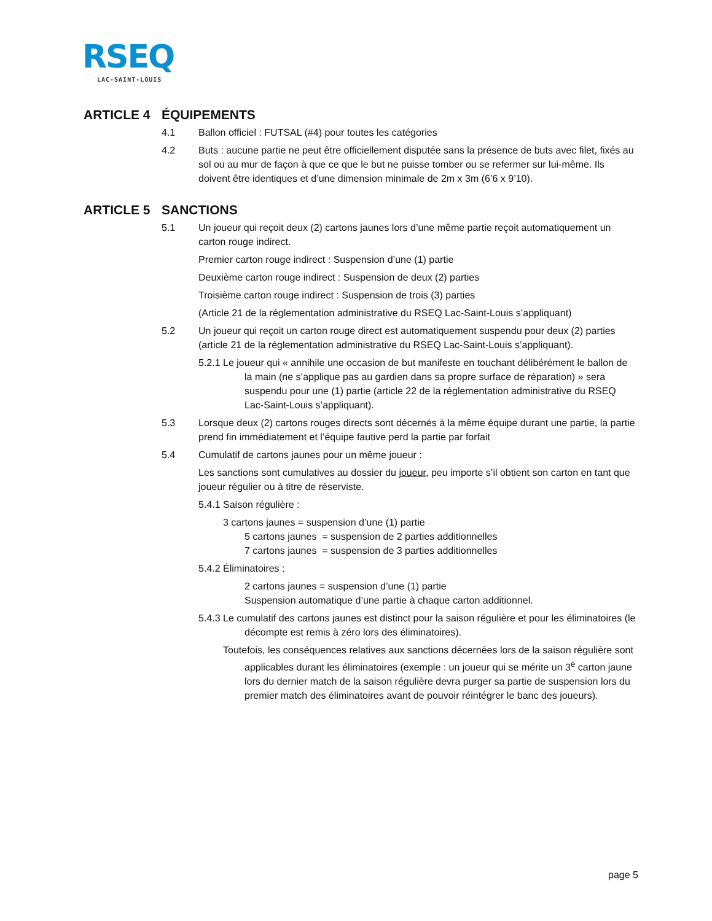RSEQ
LAC-SAINT-LOUIS
ARTICLE 4 ÉQUIPEMENTS
4.1 Ballon officiel : FUTSAL (#4) pour toutes les catégories
4.2 Buts : aucune partie ne peut être officiellement disputée sans la présence de buts avec filet, fixés au sol ou au mur de façon à que ce que le but ne puisse tomber ou se refermer sur lui-même. Ils doivent être identiques et d’une dimension minimale de 2m x 3m (6’6 x 9’10).
ARTICLE 5 SANCTIONS
5.1 Un joueur qui reçoit deux (2) cartons jaunes lors d’une même partie reçoit automatiquement un carton rouge indirect.
Premier carton rouge indirect : Suspension d’une (1) partie
Deuxième carton rouge indirect : Suspension de deux (2) parties
Troisième carton rouge indirect : Suspension de trois (3) parties
(Article 21 de la réglementation administrative du RSEQ Lac-Saint-Louis s’appliquant)
5.2 Un joueur qui reçoit un carton rouge direct est automatiquement suspendu pour deux (2) parties (article 21 de la réglementation administrative du RSEQ Lac-Saint-Louis s’appliquant).
5.2.1 Le joueur qui « annihile une occasion de but manifeste en touchant délibérément le ballon de la main (ne s’applique pas au gardien dans sa propre surface de réparation) » sera suspendu pour une (1) partie (article 22 de la réglementation administrative du RSEQ Lac-Saint-Louis s’appliquant).
5.3 Lorsque deux (2) cartons rouges directs sont décernés à la même équipe durant une partie, la partie prend fin immédiatement et l’équipe fautive perd la partie par forfait
5.4 Cumulatif de cartons jaunes pour un même joueur :
Les sanctions sont cumulatives au dossier du joueur, peu importe s’il obtient son carton en tant que joueur régulier ou à titre de réserviste.
5.4.1 Saison régulière :
3 cartons jaunes = suspension d’une (1) partie
5 cartons jaunes = suspension de 2 parties additionnelles
7 cartons jaunes = suspension de 3 parties additionnelles
5.4.2 Éliminatoires :
2 cartons jaunes = suspension d’une (1) partie
Suspension automatique d’une partie à chaque carton additionnel.
5.4.3 Le cumulatif des cartons jaunes est distinct pour la saison régulière et pour les éliminatoires (le décompte est remis à zéro lors des éliminatoires).
Toutefois, les conséquences relatives aux sanctions décernées lors de la saison régulière sont applicables durant les éliminatoires (exemple : un joueur qui se mérite un 3<sup>e</sup> carton jaune lors du dernier match de la saison régulière devra purger sa partie de suspension lors du premier match des éliminatoires avant de pouvoir réintégrer le banc des joueurs).
page 5